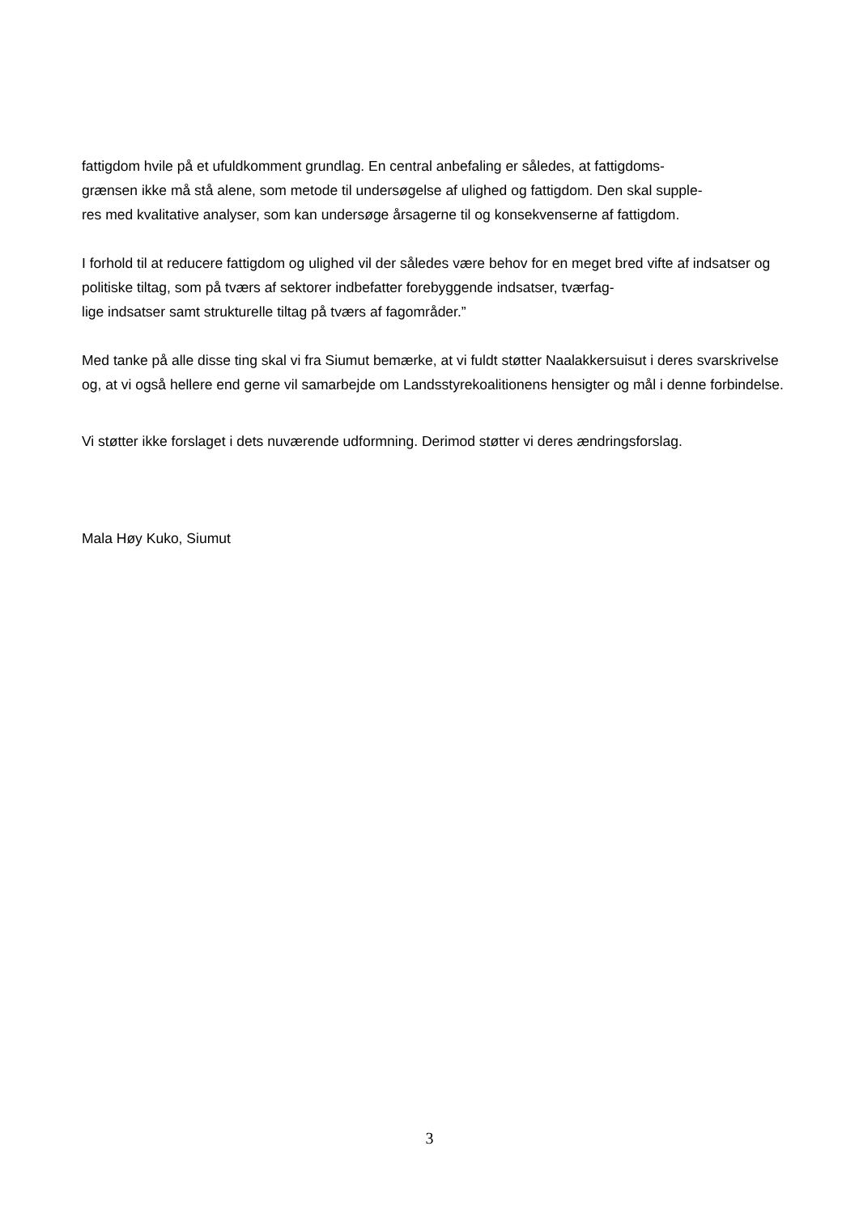fattigdom hvile på et ufuldkomment grundlag. En central anbefaling er således, at fattigdoms-
grænsen ikke må stå alene, som metode til undersøgelse af ulighed og fattigdom. Den skal supple-
res med kvalitative analyser, som kan undersøge årsagerne til og konsekvenserne af fattigdom.
I forhold til at reducere fattigdom og ulighed vil der således være behov for en meget bred vifte af indsatser og politiske tiltag, som på tværs af sektorer indbefatter forebyggende indsatser, tværfag-
lige indsatser samt strukturelle tiltag på tværs af fagområder.”
Med tanke på alle disse ting skal vi fra Siumut bemærke, at vi fuldt støtter Naalakkersuisut i deres svarskrivelse og, at vi også hellere end gerne vil samarbejde om Landsstyrekoalitionens hensigter og mål i denne forbindelse.
Vi støtter ikke forslaget i dets nuværende udformning. Derimod støtter vi deres ændringsforslag.
Mala Høy Kuko, Siumut
3